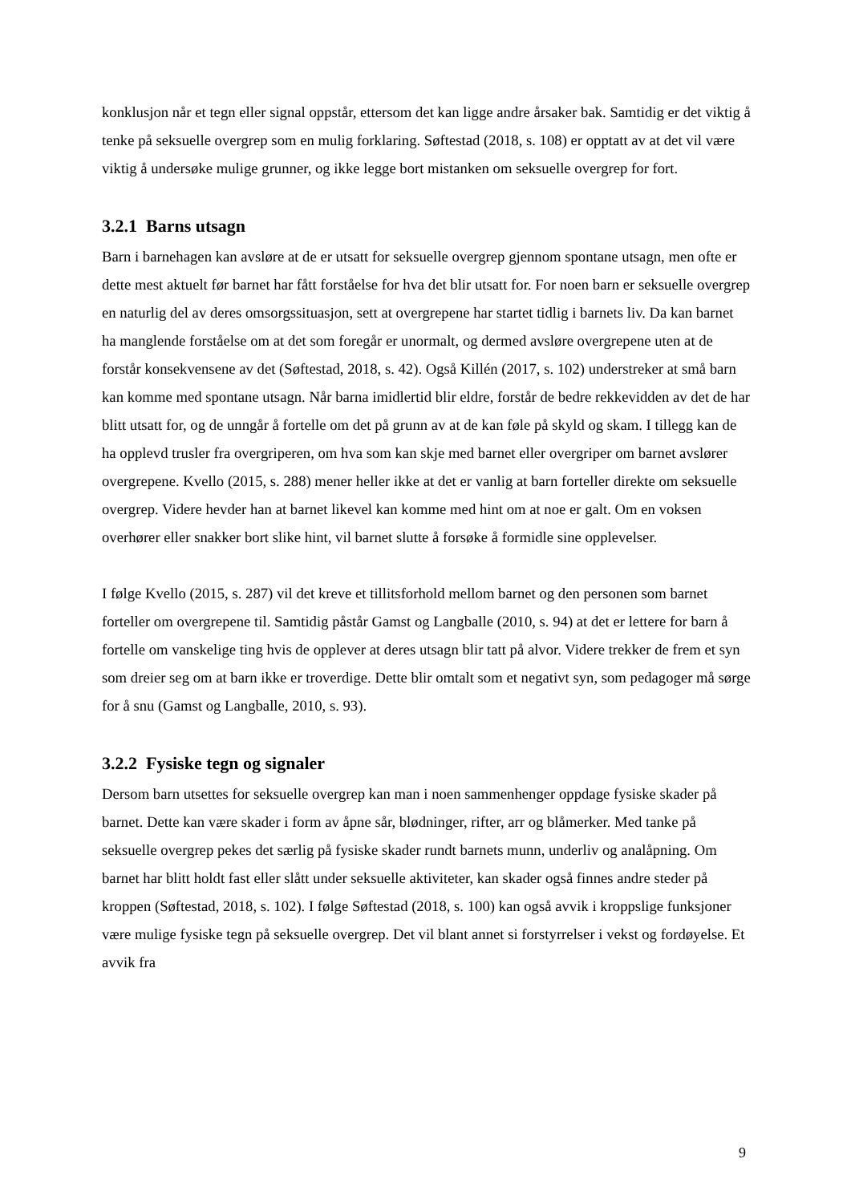konklusjon når et tegn eller signal oppstår, ettersom det kan ligge andre årsaker bak. Samtidig er det viktig å tenke på seksuelle overgrep som en mulig forklaring. Søftestad (2018, s. 108) er opptatt av at det vil være viktig å undersøke mulige grunner, og ikke legge bort mistanken om seksuelle overgrep for fort.
3.2.1 Barns utsagn
Barn i barnehagen kan avsløre at de er utsatt for seksuelle overgrep gjennom spontane utsagn, men ofte er dette mest aktuelt før barnet har fått forståelse for hva det blir utsatt for. For noen barn er seksuelle overgrep en naturlig del av deres omsorgssituasjon, sett at overgrepene har startet tidlig i barnets liv. Da kan barnet ha manglende forståelse om at det som foregår er unormalt, og dermed avsløre overgrepene uten at de forstår konsekvensene av det (Søftestad, 2018, s. 42). Også Killén (2017, s. 102) understreker at små barn kan komme med spontane utsagn. Når barna imidlertid blir eldre, forstår de bedre rekkevidden av det de har blitt utsatt for, og de unngår å fortelle om det på grunn av at de kan føle på skyld og skam. I tillegg kan de ha opplevd trusler fra overgriperen, om hva som kan skje med barnet eller overgriper om barnet avslører overgrepene. Kvello (2015, s. 288) mener heller ikke at det er vanlig at barn forteller direkte om seksuelle overgrep. Videre hevder han at barnet likevel kan komme med hint om at noe er galt. Om en voksen overhører eller snakker bort slike hint, vil barnet slutte å forsøke å formidle sine opplevelser.
I følge Kvello (2015, s. 287) vil det kreve et tillitsforhold mellom barnet og den personen som barnet forteller om overgrepene til. Samtidig påstår Gamst og Langballe (2010, s. 94) at det er lettere for barn å fortelle om vanskelige ting hvis de opplever at deres utsagn blir tatt på alvor. Videre trekker de frem et syn som dreier seg om at barn ikke er troverdige. Dette blir omtalt som et negativt syn, som pedagoger må sørge for å snu (Gamst og Langballe, 2010, s. 93).
3.2.2 Fysiske tegn og signaler
Dersom barn utsettes for seksuelle overgrep kan man i noen sammenhenger oppdage fysiske skader på barnet. Dette kan være skader i form av åpne sår, blødninger, rifter, arr og blåmerker. Med tanke på seksuelle overgrep pekes det særlig på fysiske skader rundt barnets munn, underliv og analåpning. Om barnet har blitt holdt fast eller slått under seksuelle aktiviteter, kan skader også finnes andre steder på kroppen (Søftestad, 2018, s. 102). I følge Søftestad (2018, s. 100) kan også avvik i kroppslige funksjoner være mulige fysiske tegn på seksuelle overgrep. Det vil blant annet si forstyrrelser i vekst og fordøyelse. Et avvik fra
9